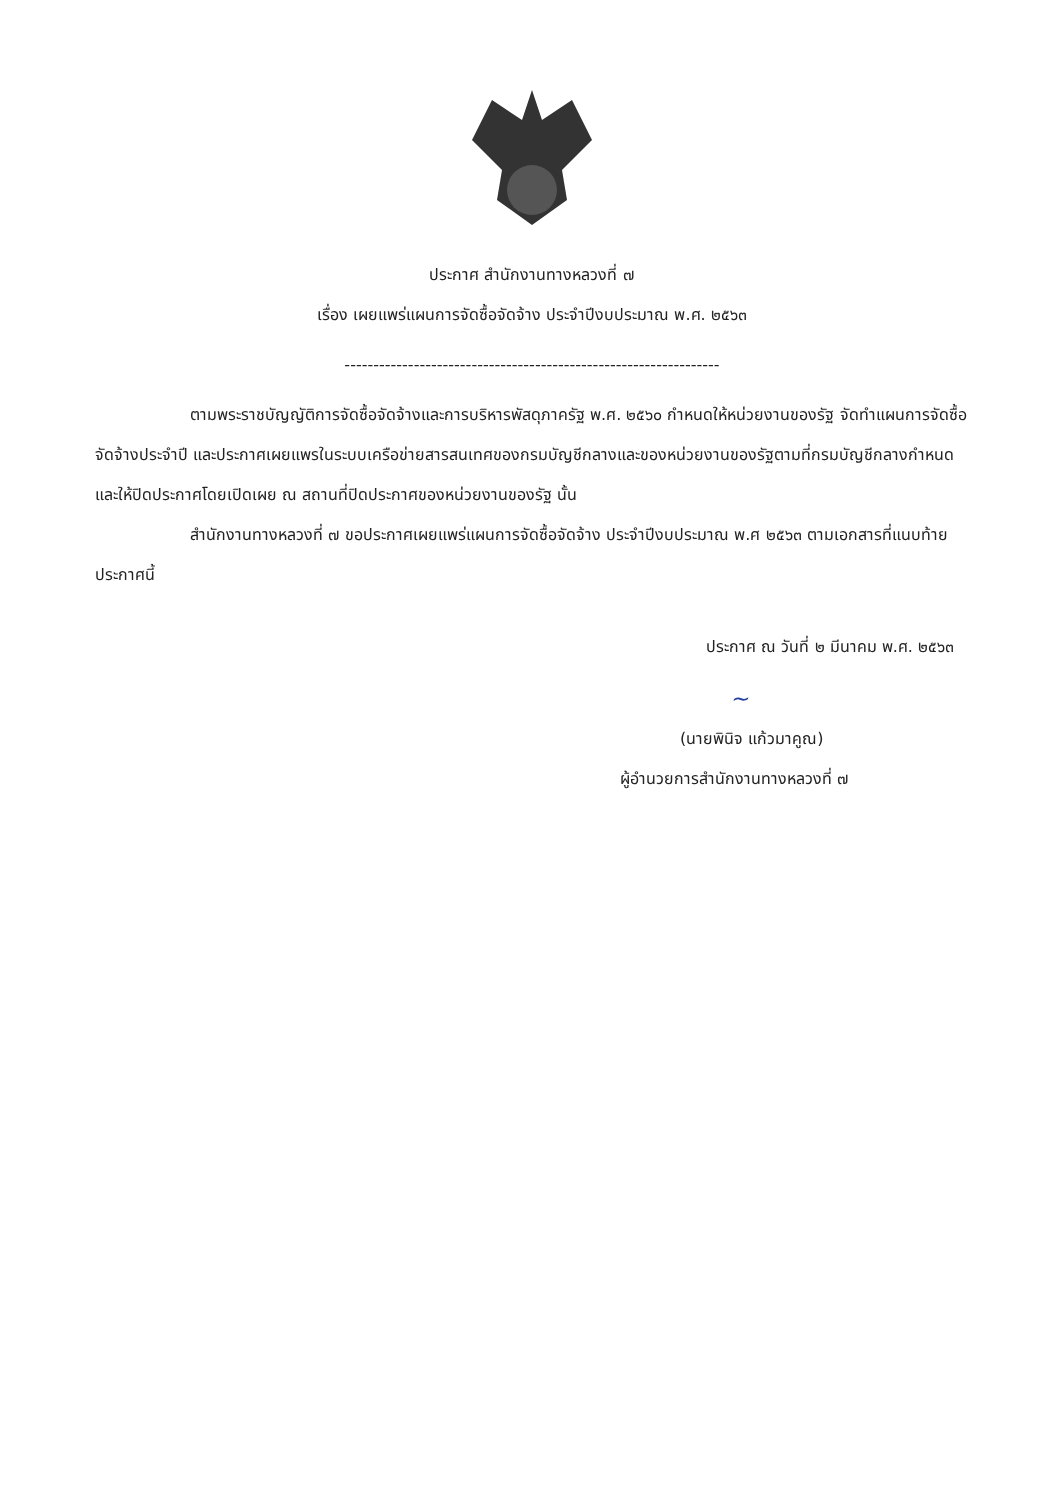ประกาศ สำนักงานทางหลวงที่ ๗
เรื่อง เผยแพร่แผนการจัดซื้อจัดจ้าง ประจำปีงบประมาณ พ.ศ. ๒๕๖๓
-----------------------------------------------------------------
ตามพระราชบัญญัติการจัดซื้อจัดจ้างและการบริหารพัสดุภาครัฐ พ.ศ. ๒๕๖๐ กำหนดให้หน่วยงานของรัฐ จัดทำแผนการจัดซื้อจัดจ้างประจำปี และประกาศเผยแพรในระบบเครือข่ายสารสนเทศของกรมบัญชีกลางและของหน่วยงานของรัฐตามที่กรมบัญชีกลางกำหนด และให้ปิดประกาศโดยเปิดเผย ณ สถานที่ปิดประกาศของหน่วยงานของรัฐ นั้น
สำนักงานทางหลวงที่ ๗ ขอประกาศเผยแพร่แผนการจัดซื้อจัดจ้าง ประจำปีงบประมาณ พ.ศ ๒๕๖๓ ตามเอกสารที่แนบท้ายประกาศนี้
ประกาศ ณ วันที่ ๒ มีนาคม พ.ศ. ๒๕๖๓
~
(นายพินิจ แก้วมาคูณ)
ผู้อำนวยการสำนักงานทางหลวงที่ ๗